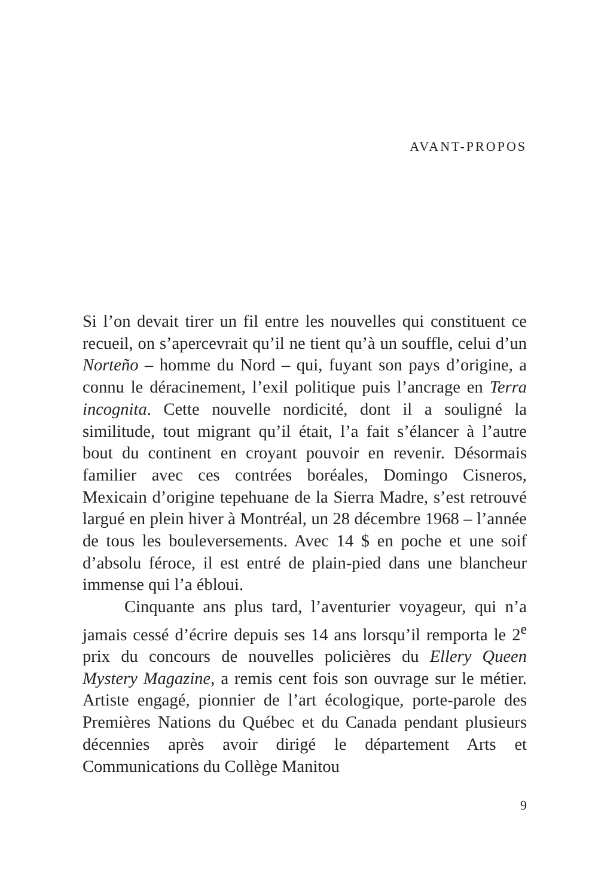AVANT-PROPOS
Si l’on devait tirer un fil entre les nouvelles qui constituent ce recueil, on s’apercevrait qu’il ne tient qu’à un souffle, celui d’un Norteño – homme du Nord – qui, fuyant son pays d’origine, a connu le déracinement, l’exil politique puis l’ancrage en Terra incognita. Cette nouvelle nordicité, dont il a souligné la similitude, tout migrant qu’il était, l’a fait s’élancer à l’autre bout du continent en croyant pouvoir en revenir. Désormais familier avec ces contrées boréales, Domingo Cisneros, Mexicain d’origine tepehuane de la Sierra Madre, s’est retrouvé largué en plein hiver à Montréal, un 28 décembre 1968 – l’année de tous les bouleversements. Avec 14 $ en poche et une soif d’absolu féroce, il est entré de plain-pied dans une blancheur immense qui l’a ébloui.
Cinquante ans plus tard, l’aventurier voyageur, qui n’a jamais cessé d’écrire depuis ses 14 ans lorsqu’il remporta le 2<sup>e</sup> prix du concours de nouvelles policières du Ellery Queen Mystery Magazine, a remis cent fois son ouvrage sur le métier. Artiste engagé, pionnier de l’art écologique, porte-parole des Premières Nations du Québec et du Canada pendant plusieurs décennies après avoir dirigé le département Arts et Communications du Collège Manitou
9